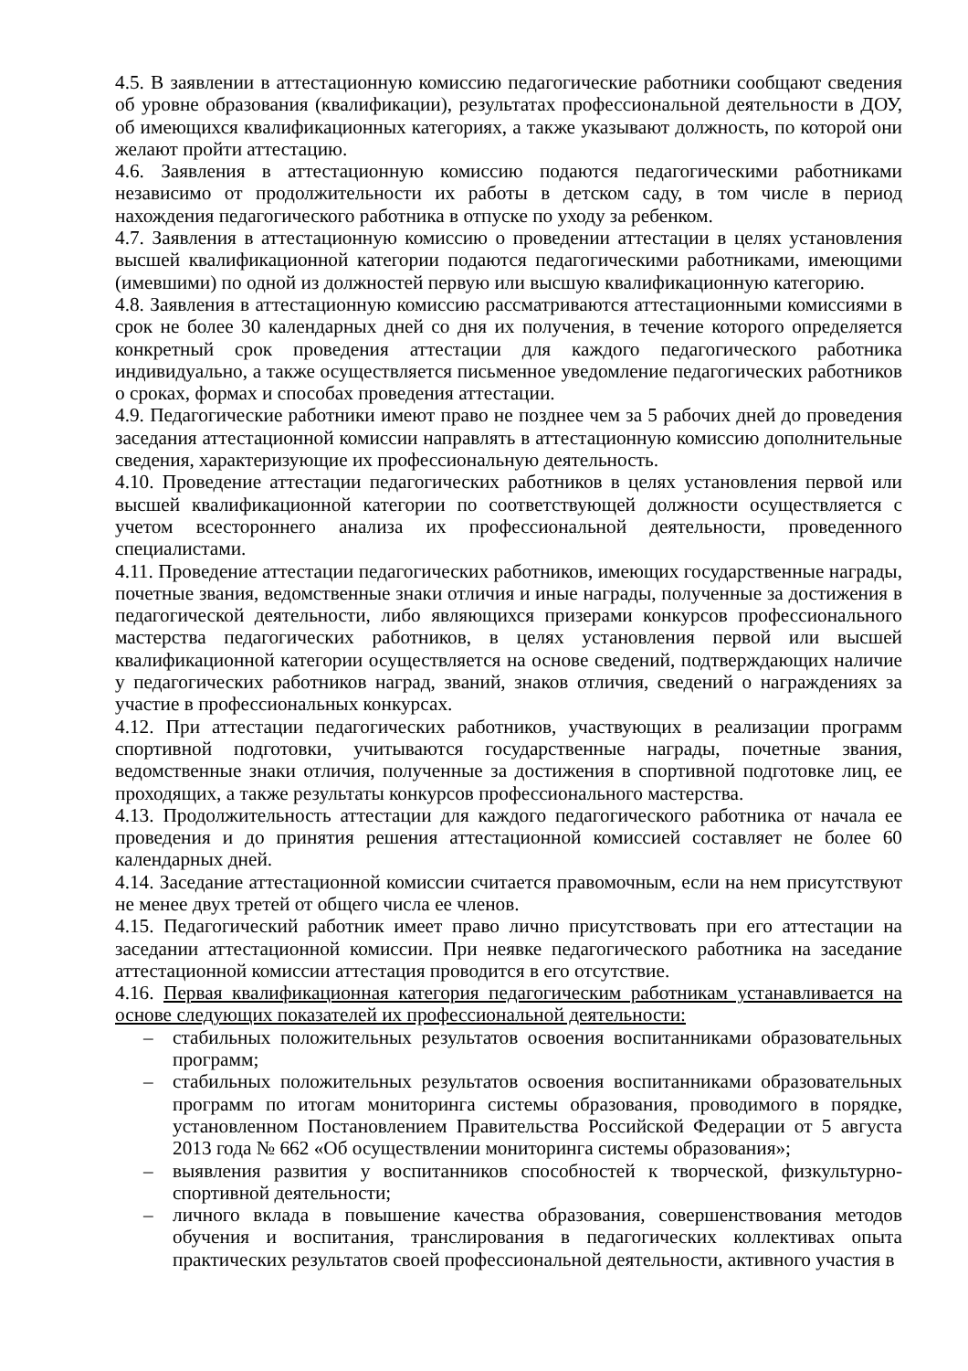4.5. В заявлении в аттестационную комиссию педагогические работники сообщают сведения об уровне образования (квалификации), результатах профессиональной деятельности в ДОУ, об имеющихся квалификационных категориях, а также указывают должность, по которой они желают пройти аттестацию.
4.6. Заявления в аттестационную комиссию подаются педагогическими работниками независимо от продолжительности их работы в детском саду, в том числе в период нахождения педагогического работника в отпуске по уходу за ребенком.
4.7. Заявления в аттестационную комиссию о проведении аттестации в целях установления высшей квалификационной категории подаются педагогическими работниками, имеющими (имевшими) по одной из должностей первую или высшую квалификационную категорию.
4.8. Заявления в аттестационную комиссию рассматриваются аттестационными комиссиями в срок не более 30 календарных дней со дня их получения, в течение которого определяется конкретный срок проведения аттестации для каждого педагогического работника индивидуально, а также осуществляется письменное уведомление педагогических работников о сроках, формах и способах проведения аттестации.
4.9. Педагогические работники имеют право не позднее чем за 5 рабочих дней до проведения заседания аттестационной комиссии направлять в аттестационную комиссию дополнительные сведения, характеризующие их профессиональную деятельность.
4.10. Проведение аттестации педагогических работников в целях установления первой или высшей квалификационной категории по соответствующей должности осуществляется с учетом всестороннего анализа их профессиональной деятельности, проведенного специалистами.
4.11. Проведение аттестации педагогических работников, имеющих государственные награды, почетные звания, ведомственные знаки отличия и иные награды, полученные за достижения в педагогической деятельности, либо являющихся призерами конкурсов профессионального мастерства педагогических работников, в целях установления первой или высшей квалификационной категории осуществляется на основе сведений, подтверждающих наличие у педагогических работников наград, званий, знаков отличия, сведений о награждениях за участие в профессиональных конкурсах.
4.12. При аттестации педагогических работников, участвующих в реализации программ спортивной подготовки, учитываются государственные награды, почетные звания, ведомственные знаки отличия, полученные за достижения в спортивной подготовке лиц, ее проходящих, а также результаты конкурсов профессионального мастерства.
4.13. Продолжительность аттестации для каждого педагогического работника от начала ее проведения и до принятия решения аттестационной комиссией составляет не более 60 календарных дней.
4.14. Заседание аттестационной комиссии считается правомочным, если на нем присутствуют не менее двух третей от общего числа ее членов.
4.15. Педагогический работник имеет право лично присутствовать при его аттестации на заседании аттестационной комиссии. При неявке педагогического работника на заседание аттестационной комиссии аттестация проводится в его отсутствие.
4.16. Первая квалификационная категория педагогическим работникам устанавливается на основе следующих показателей их профессиональной деятельности:
– стабильных положительных результатов освоения воспитанниками образовательных программ;
– стабильных положительных результатов освоения воспитанниками образовательных программ по итогам мониторинга системы образования, проводимого в порядке, установленном Постановлением Правительства Российской Федерации от 5 августа 2013 года № 662 «Об осуществлении мониторинга системы образования»;
– выявления развития у воспитанников способностей к творческой, физкультурно-спортивной деятельности;
– личного вклада в повышение качества образования, совершенствования методов обучения и воспитания, транслирования в педагогических коллективах опыта практических результатов своей профессиональной деятельности, активного участия в